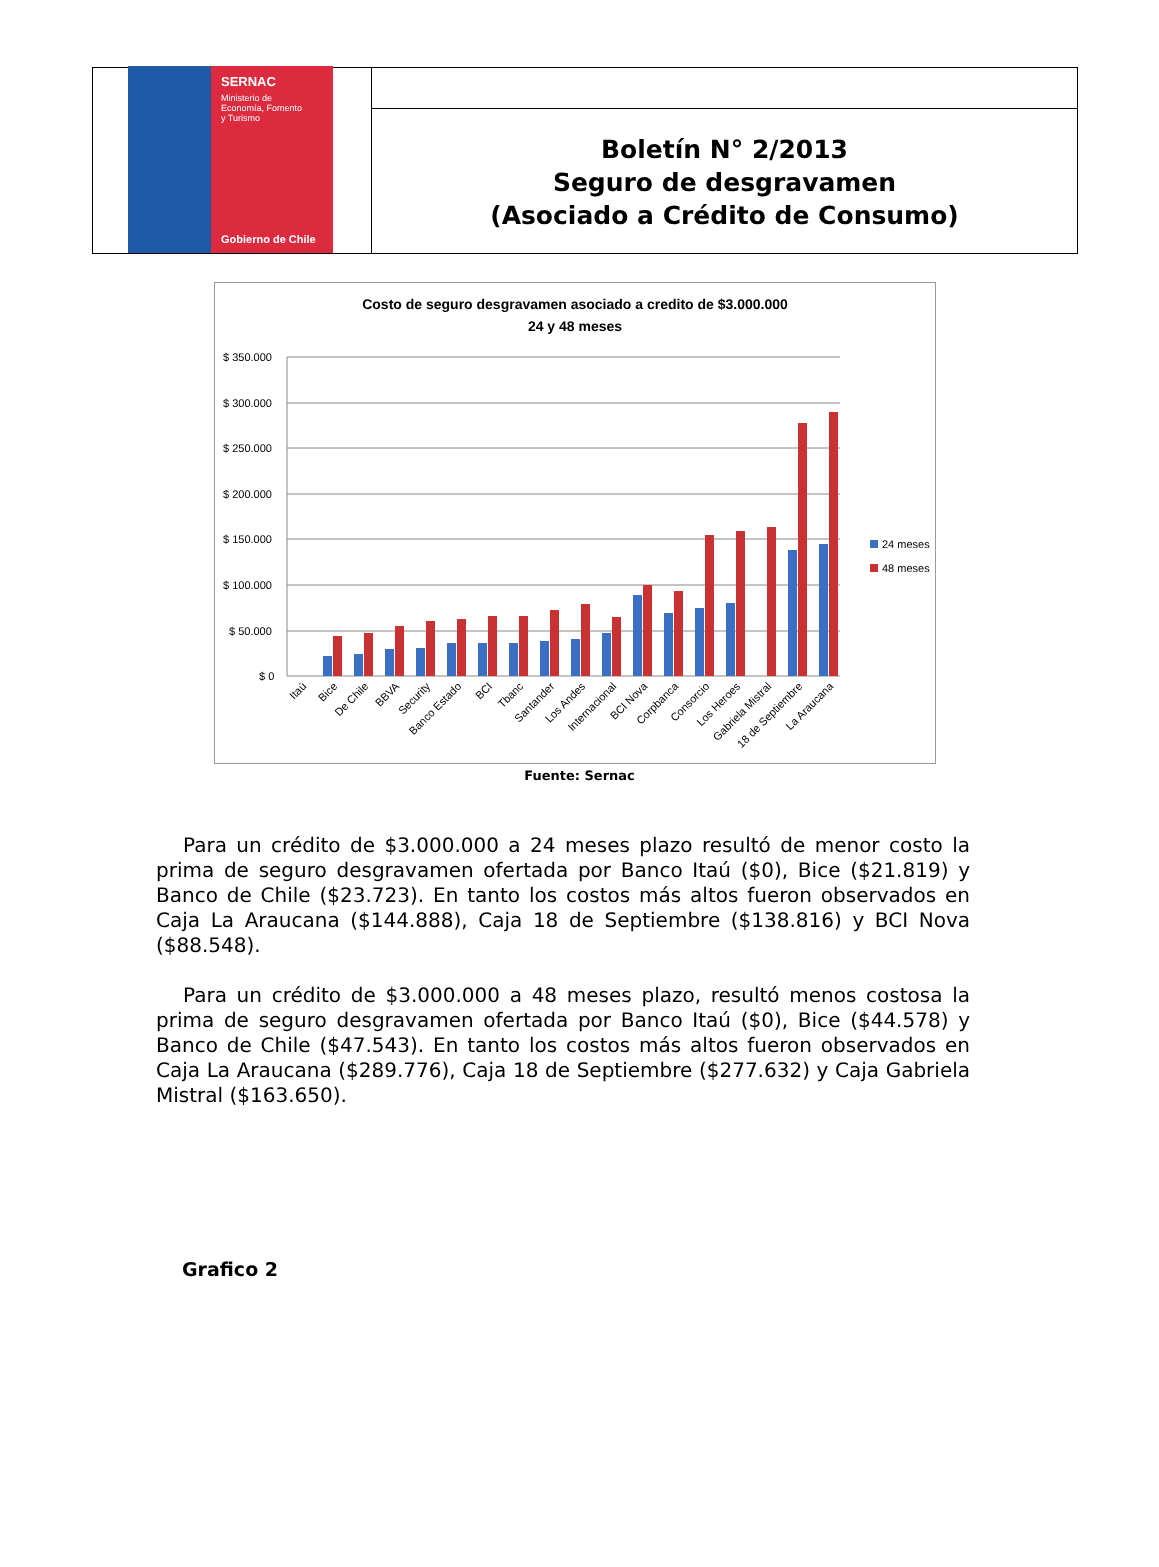SERNAC
Ministerio de
Economía, Fomento
y Turismo
Gobierno de Chile
Boletín N° 2/2013
Seguro de desgravamen
(Asociado a Crédito de Consumo)
Costo de seguro desgravamen asociado a credito de $3.000.000
24 y 48 meses
$ 350.000
$ 300.000
$ 250.000
$ 200.000
$ 150.000
$ 100.000
$ 50.000
$ 0
24 meses
48 meses
Itaú
Bice
De Chile
BBVA
Security
Banco Estado
BCI
Tbanc
Santander
Los Andes
Internacional
BCI Nova
Corpbanca
Consorcio
Los Heroes
Gabriela Mistral
18 de Septiembre
La Araucana
Fuente: Sernac
Para un crédito de $3.000.000 a 24 meses plazo resultó de menor costo la prima de seguro desgravamen ofertada por Banco Itaú ($0), Bice ($21.819) y Banco de Chile ($23.723). En tanto los costos más altos fueron observados en Caja La Araucana ($144.888), Caja 18 de Septiembre ($138.816) y BCI Nova ($88.548).
Para un crédito de $3.000.000 a 48 meses plazo, resultó menos costosa la prima de seguro desgravamen ofertada por Banco Itaú ($0), Bice ($44.578) y Banco de Chile ($47.543). En tanto los costos más altos fueron observados en Caja La Araucana ($289.776), Caja 18 de Septiembre ($277.632) y Caja Gabriela Mistral ($163.650).
Grafico 2